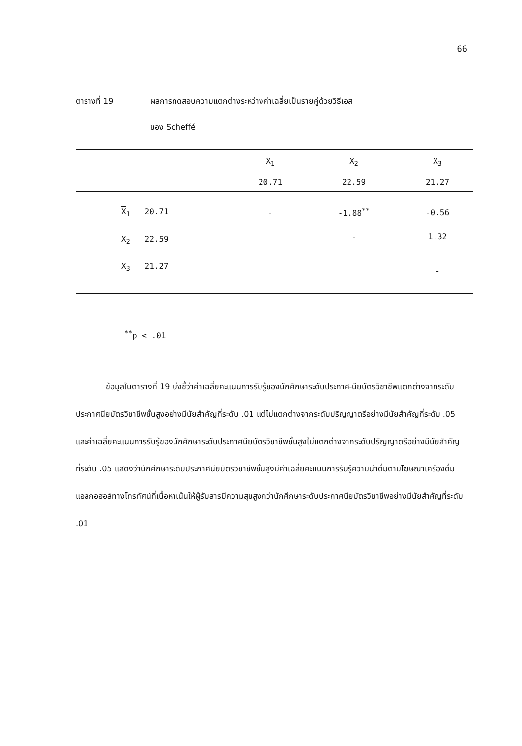66
ตารางที่ 19 ผลการทดสอบความแตกต่างระหว่างค่าเฉลี่ยเป็นรายคู่ด้วยวิธีเอส
ของ Scheffé
| | X<sub>1</sub> | X<sub>2</sub> | X<sub>3</sub> |
| --- | --- | --- | --- |
| | 20.71 | 22.59 | 21.27 |
| X<sub>1</sub> 20.71 | - | -1.88<sup>**</sup> | -0.56 |
| X<sub>2</sub> 22.59 | | - | 1.32 |
| X<sub>3</sub> 21.27 | | | - |
<sup>**</sup> p < .01
ข้อมูลในตารางที่ 19 บ่งชี้ว่าค่าเฉลี่ยคะแนนการรับรู้ของนักศึกษาระดับประกาศ-นียบัตรวิชาชีพแตกต่างจากระดับประกาศนียบัตรวิชาชีพชั้นสูงอย่างมีนัยสำคัญที่ระดับ .01 แต่ไม่แตกต่างจากระดับปริญญาตรีอย่างมีนัยสำคัญที่ระดับ .05 และค่าเฉลี่ยคะแนนการรับรู้ของนักศึกษาระดับประกาศนียบัตรวิชาชีพชั้นสูงไม่แตกต่างจากระดับปริญญาตรีอย่างมีนัยสำคัญที่ระดับ .05 แสดงว่านักศึกษาระดับประกาศนียบัตรวิชาชีพชั้นสูงมีค่าเฉลี่ยคะแนนการรับรู้ความน่าดื่มตามโฆษณาเครื่องดื่มแอลกอฮอล์ทางโทรทัศน์ที่เนื้อหาเน้นให้ผู้รับสารมีความสุขสูงกว่านักศึกษาระดับประกาศนียบัตรวิชาชีพอย่างมีนัยสำคัญที่ระดับ .01